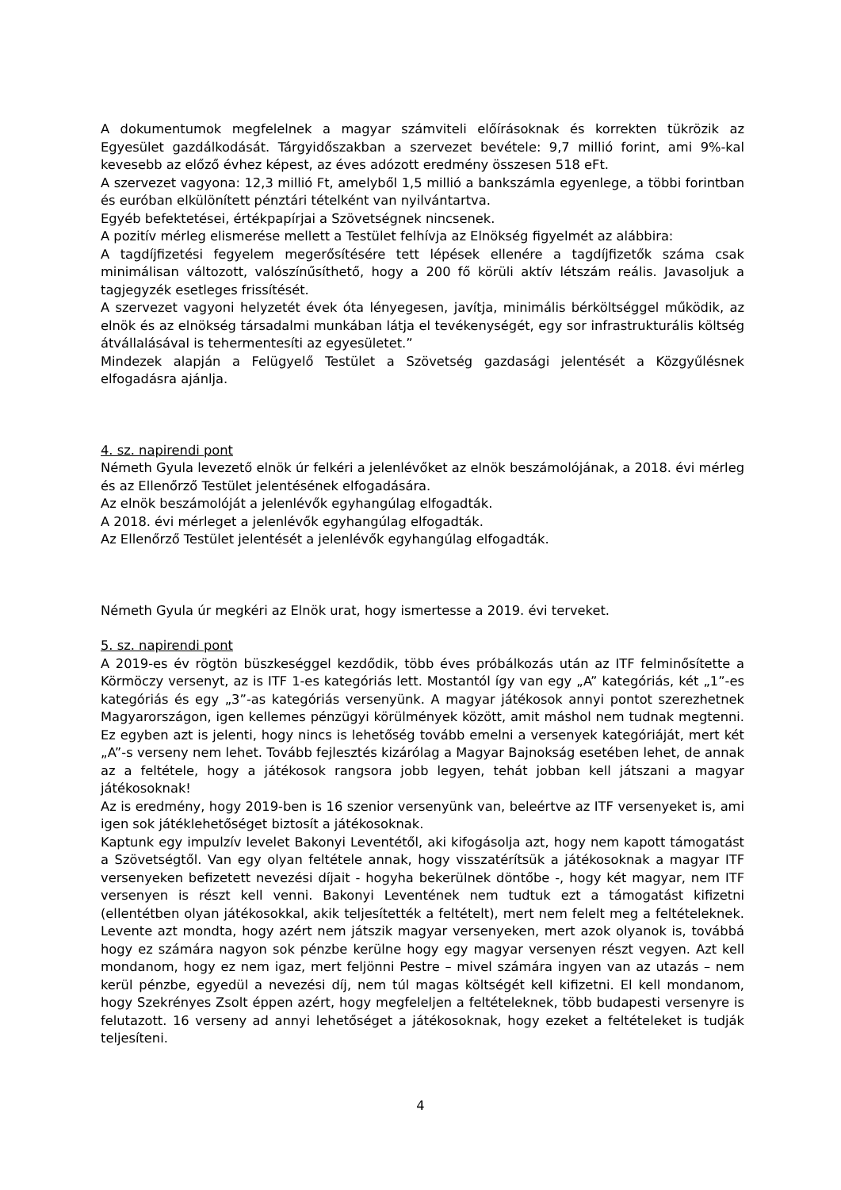A dokumentumok megfelelnek a magyar számviteli előírásoknak és korrekten tükrözik az Egyesület gazdálkodását. Tárgyidőszakban a szervezet bevétele: 9,7 millió forint, ami 9%-kal kevesebb az előző évhez képest, az éves adózott eredmény összesen 518 eFt.
A szervezet vagyona: 12,3 millió Ft, amelyből 1,5 millió a bankszámla egyenlege, a többi forintban és euróban elkülönített pénztári tételként van nyilvántartva.
Egyéb befektetései, értékpapírjai a Szövetségnek nincsenek.
A pozitív mérleg elismerése mellett a Testület felhívja az Elnökség figyelmét az alábbira:
A tagdíjfizetési fegyelem megerősítésére tett lépések ellenére a tagdíjfizetők száma csak minimálisan változott, valószínűsíthető, hogy a 200 fő körüli aktív létszám reális. Javasoljuk a tagjegyzék esetleges frissítését.
A szervezet vagyoni helyzetét évek óta lényegesen, javítja, minimális bérköltséggel működik, az elnök és az elnökség társadalmi munkában látja el tevékenységét, egy sor infrastrukturális költség átvállalásával is tehermentesíti az egyesületet.”
Mindezek alapján a Felügyelő Testület a Szövetség gazdasági jelentését a Közgyűlésnek elfogadásra ajánlja.
4. sz. napirendi pont
Németh Gyula levezető elnök úr felkéri a jelenlévőket az elnök beszámolójának, a 2018. évi mérleg és az Ellenőrző Testület jelentésének elfogadására.
Az elnök beszámolóját a jelenlévők egyhangúlag elfogadták.
A 2018. évi mérleget a jelenlévők egyhangúlag elfogadták.
Az Ellenőrző Testület jelentését a jelenlévők egyhangúlag elfogadták.
Németh Gyula úr megkéri az Elnök urat, hogy ismertesse a 2019. évi terveket.
5. sz. napirendi pont
A 2019-es év rögtön büszkeséggel kezdődik, több éves próbálkozás után az ITF felminősítette a Körmöczy versenyt, az is ITF 1-es kategóriás lett. Mostantól így van egy „A” kategóriás, két „1”-es kategóriás és egy „3”-as kategóriás versenyünk. A magyar játékosok annyi pontot szerezhetnek Magyarországon, igen kellemes pénzügyi körülmények között, amit máshol nem tudnak megtenni. Ez egyben azt is jelenti, hogy nincs is lehetőség tovább emelni a versenyek kategóriáját, mert két „A”-s verseny nem lehet. Tovább fejlesztés kizárólag a Magyar Bajnokság esetében lehet, de annak az a feltétele, hogy a játékosok rangsora jobb legyen, tehát jobban kell játszani a magyar játékosoknak!
Az is eredmény, hogy 2019-ben is 16 szenior versenyünk van, beleértve az ITF versenyeket is, ami igen sok játéklehetőséget biztosít a játékosoknak.
Kaptunk egy impulzív levelet Bakonyi Leventétől, aki kifogásolja azt, hogy nem kapott támogatást a Szövetségtől. Van egy olyan feltétele annak, hogy visszatérítsük a játékosoknak a magyar ITF versenyeken befizetett nevezési díjait - hogyha bekerülnek döntőbe -, hogy két magyar, nem ITF versenyen is részt kell venni. Bakonyi Leventének nem tudtuk ezt a támogatást kifizetni (ellentétben olyan játékosokkal, akik teljesítették a feltételt), mert nem felelt meg a feltételeknek. Levente azt mondta, hogy azért nem játszik magyar versenyeken, mert azok olyanok is, továbbá hogy ez számára nagyon sok pénzbe kerülne hogy egy magyar versenyen részt vegyen. Azt kell mondanom, hogy ez nem igaz, mert feljönni Pestre – mivel számára ingyen van az utazás – nem kerül pénzbe, egyedül a nevezési díj, nem túl magas költségét kell kifizetni. El kell mondanom, hogy Szekrényes Zsolt éppen azért, hogy megfeleljen a feltételeknek, több budapesti versenyre is felutazott. 16 verseny ad annyi lehetőséget a játékosoknak, hogy ezeket a feltételeket is tudják teljesíteni.
4